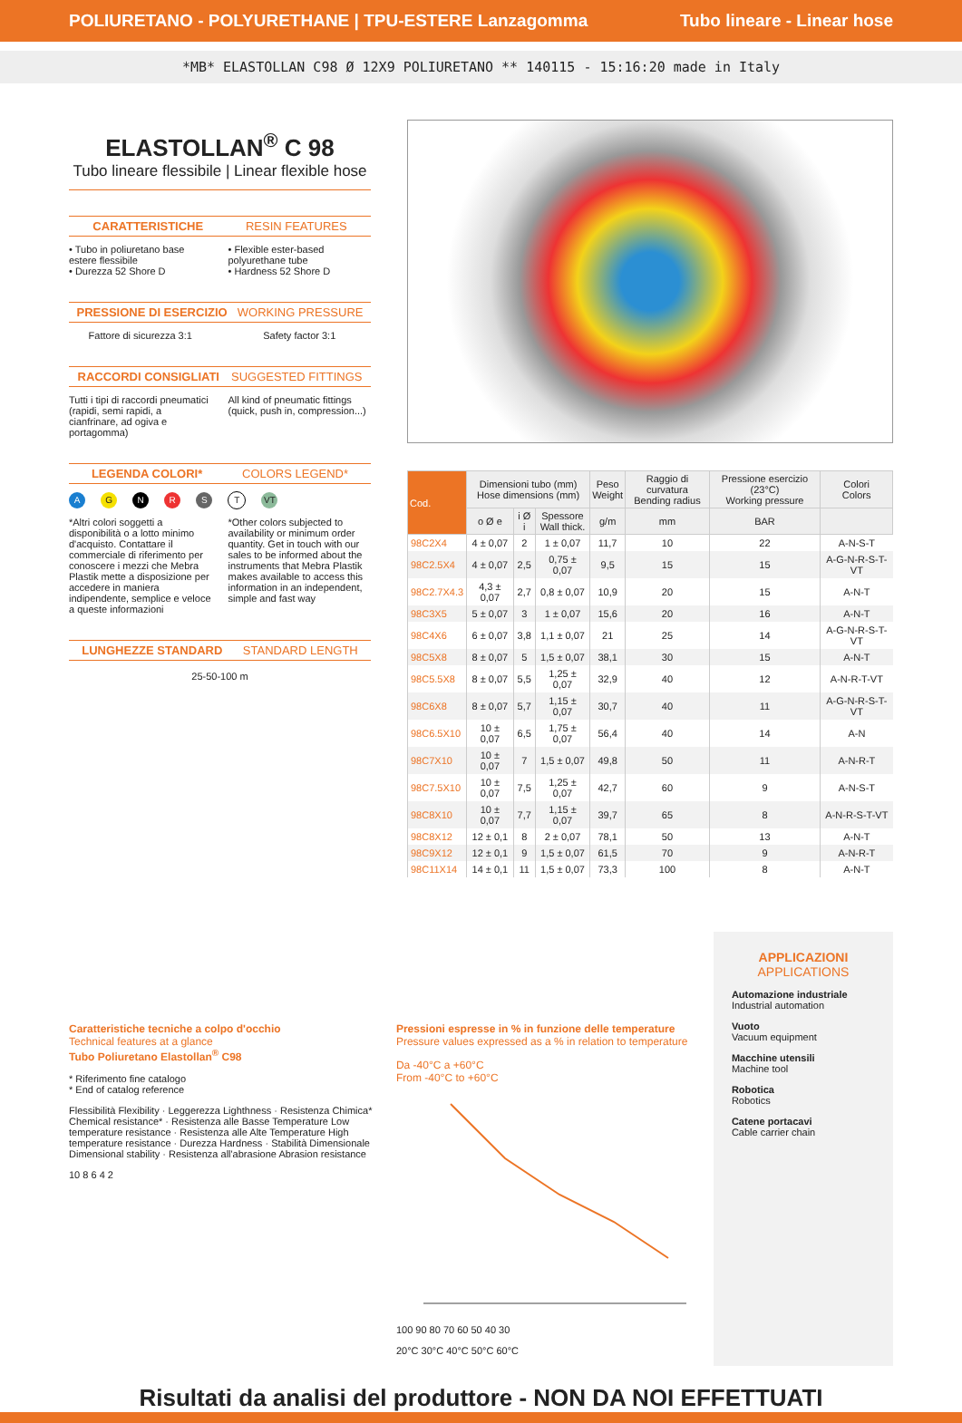POLIURETANO - POLYURETHANE | TPU-ESTERE Lanzagomma Tubo lineare - Linear hose
*MB* ELASTOLLAN C98 Ø 12X9 POLIURETANO ** 140115 - 15:16:20 made in Italy
ELASTOLLAN<sup>®</sup> C 98
Tubo lineare flessibile | Linear flexible hose
CARATTERISTICHE RESIN FEATURES
• Tubo in poliuretano base estere flessibile
• Durezza 52 Shore D
• Flexible ester-based polyurethane tube
• Hardness 52 Shore D
PRESSIONE DI ESERCIZIO WORKING PRESSURE
Fattore di sicurezza 3:1 Safety factor 3:1
RACCORDI CONSIGLIATI SUGGESTED FITTINGS
Tutti i tipi di raccordi pneumatici (rapidi, semi rapidi, a cianfrinare, ad ogiva e portagomma)
All kind of pneumatic fittings (quick, push in, compression...)
LEGENDA COLORI* COLORS LEGEND*
A G N R S T VT
*Altri colori soggetti a disponibilità o a lotto minimo d'acquisto. Contattare il commerciale di riferimento per conoscere i mezzi che Mebra Plastik mette a disposizione per accedere in maniera indipendente, semplice e veloce a queste informazioni
*Other colors subjected to availability or minimum order quantity. Get in touch with our sales to be informed about the instruments that Mebra Plastik makes available to access this information in an independent, simple and fast way
LUNGHEZZE STANDARD STANDARD LENGTH
25-50-100 m
| Cod. | Dimensioni tubo (mm) Hose dimensions (mm) | | | Peso Weight | Raggio di curvatura Bending radius | Pressione esercizio (23°C) Working pressure | Colori Colors |
| --- | --- | --- | --- | --- | --- | --- | --- |
| | o Ø e | i Ø i | Spessore Wall thick. | g/m | mm | BAR | |
| 98C2X4 | 4 ± 0,07 | 2 | 1 ± 0,07 | 11,7 | 10 | 22 | A-N-S-T |
| 98C2.5X4 | 4 ± 0,07 | 2,5 | 0,75 ± 0,07 | 9,5 | 15 | 15 | A-G-N-R-S-T-VT |
| 98C2.7X4.3 | 4,3 ± 0,07 | 2,7 | 0,8 ± 0,07 | 10,9 | 20 | 15 | A-N-T |
| 98C3X5 | 5 ± 0,07 | 3 | 1 ± 0,07 | 15,6 | 20 | 16 | A-N-T |
| 98C4X6 | 6 ± 0,07 | 3,8 | 1,1 ± 0,07 | 21 | 25 | 14 | A-G-N-R-S-T-VT |
| 98C5X8 | 8 ± 0,07 | 5 | 1,5 ± 0,07 | 38,1 | 30 | 15 | A-N-T |
| 98C5.5X8 | 8 ± 0,07 | 5,5 | 1,25 ± 0,07 | 32,9 | 40 | 12 | A-N-R-T-VT |
| 98C6X8 | 8 ± 0,07 | 5,7 | 1,15 ± 0,07 | 30,7 | 40 | 11 | A-G-N-R-S-T-VT |
| 98C6.5X10 | 10 ± 0,07 | 6,5 | 1,75 ± 0,07 | 56,4 | 40 | 14 | A-N |
| 98C7X10 | 10 ± 0,07 | 7 | 1,5 ± 0,07 | 49,8 | 50 | 11 | A-N-R-T |
| 98C7.5X10 | 10 ± 0,07 | 7,5 | 1,25 ± 0,07 | 42,7 | 60 | 9 | A-N-S-T |
| 98C8X10 | 10 ± 0,07 | 7,7 | 1,15 ± 0,07 | 39,7 | 65 | 8 | A-N-R-S-T-VT |
| 98C8X12 | 12 ± 0,1 | 8 | 2 ± 0,07 | 78,1 | 50 | 13 | A-N-T |
| 98C9X12 | 12 ± 0,1 | 9 | 1,5 ± 0,07 | 61,5 | 70 | 9 | A-N-R-T |
| 98C11X14 | 14 ± 0,1 | 11 | 1,5 ± 0,07 | 73,3 | 100 | 8 | A-N-T |
Caratteristiche tecniche a colpo d'occhio
Technical features at a glance
Tubo Poliuretano Elastollan<sup>®</sup> C98
* Riferimento fine catalogo
* End of catalog reference
Flessibilità Flexibility · Leggerezza Lighthness · Resistenza Chimica* Chemical resistance* · Resistenza alle Basse Temperature Low temperature resistance · Resistenza alle Alte Temperature High temperature resistance · Durezza Hardness · Stabilità Dimensionale Dimensional stability · Resistenza all'abrasione Abrasion resistance
10 8 6 4 2
Pressioni espresse in % in funzione delle temperature
Pressure values expressed as a % in relation to temperature
Da -40°C a +60°C
From -40°C to +60°C
100 90 80 70 60 50 40 30
20°C 30°C 40°C 50°C 60°C
APPLICAZIONI
APPLICATIONS
Automazione industriale
Industrial automation
Vuoto
Vacuum equipment
Macchine utensili
Machine tool
Robotica
Robotics
Catene portacavi
Cable carrier chain
Risultati da analisi del produttore - NON DA NOI EFFETTUATI